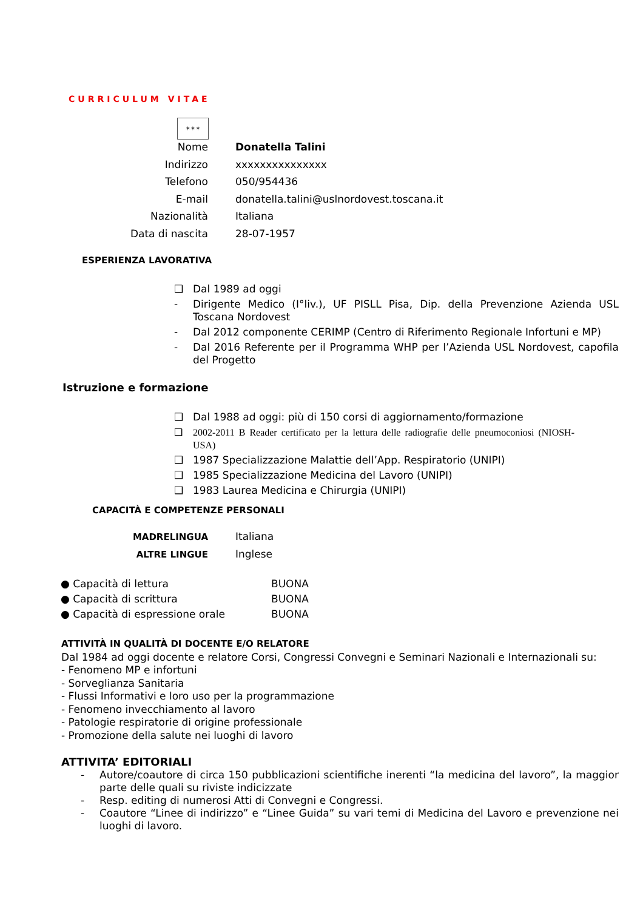CURRICULUM VITAE
✶✶✶
Nome Donatella Talini
Indirizzo xxxxxxxxxxxxxxx
Telefono 050/954436
E-mail donatella.talini@uslnordovest.toscana.it
Nazionalità Italiana
Data di nascita 28-07-1957
ESPERIENZA LAVORATIVA
❑ Dal 1989 ad oggi
- Dirigente Medico (I°liv.), UF PISLL Pisa, Dip. della Prevenzione Azienda USL Toscana Nordovest
- Dal 2012 componente CERIMP (Centro di Riferimento Regionale Infortuni e MP)
- Dal 2016 Referente per il Programma WHP per l’Azienda USL Nordovest, capofila del Progetto
Istruzione e formazione
❑ Dal 1988 ad oggi: più di 150 corsi di aggiornamento/formazione
❑ 2002-2011 B Reader certificato per la lettura delle radiografie delle pneumoconiosi (NIOSH-USA)
❑ 1987 Specializzazione Malattie dell’App. Respiratorio (UNIPI)
❑ 1985 Specializzazione Medicina del Lavoro (UNIPI)
❑ 1983 Laurea Medicina e Chirurgia (UNIPI)
CAPACITÀ E COMPETENZE PERSONALI
MADRELINGUA Italiana
ALTRE LINGUE Inglese
● Capacità di lettura BUONA
● Capacità di scrittura BUONA
● Capacità di espressione orale BUONA
ATTIVITÀ IN QUALITÀ DI DOCENTE E/O RELATORE
Dal 1984 ad oggi docente e relatore Corsi, Congressi Convegni e Seminari Nazionali e Internazionali su:
- Fenomeno MP e infortuni
- Sorveglianza Sanitaria
- Flussi Informativi e loro uso per la programmazione
- Fenomeno invecchiamento al lavoro
- Patologie respiratorie di origine professionale
- Promozione della salute nei luoghi di lavoro
ATTIVITA’ EDITORIALI
- Autore/coautore di circa 150 pubblicazioni scientifiche inerenti “la medicina del lavoro”, la maggior parte delle quali su riviste indicizzate
- Resp. editing di numerosi Atti di Convegni e Congressi.
- Coautore “Linee di indirizzo” e “Linee Guida” su vari temi di Medicina del Lavoro e prevenzione nei luoghi di lavoro.